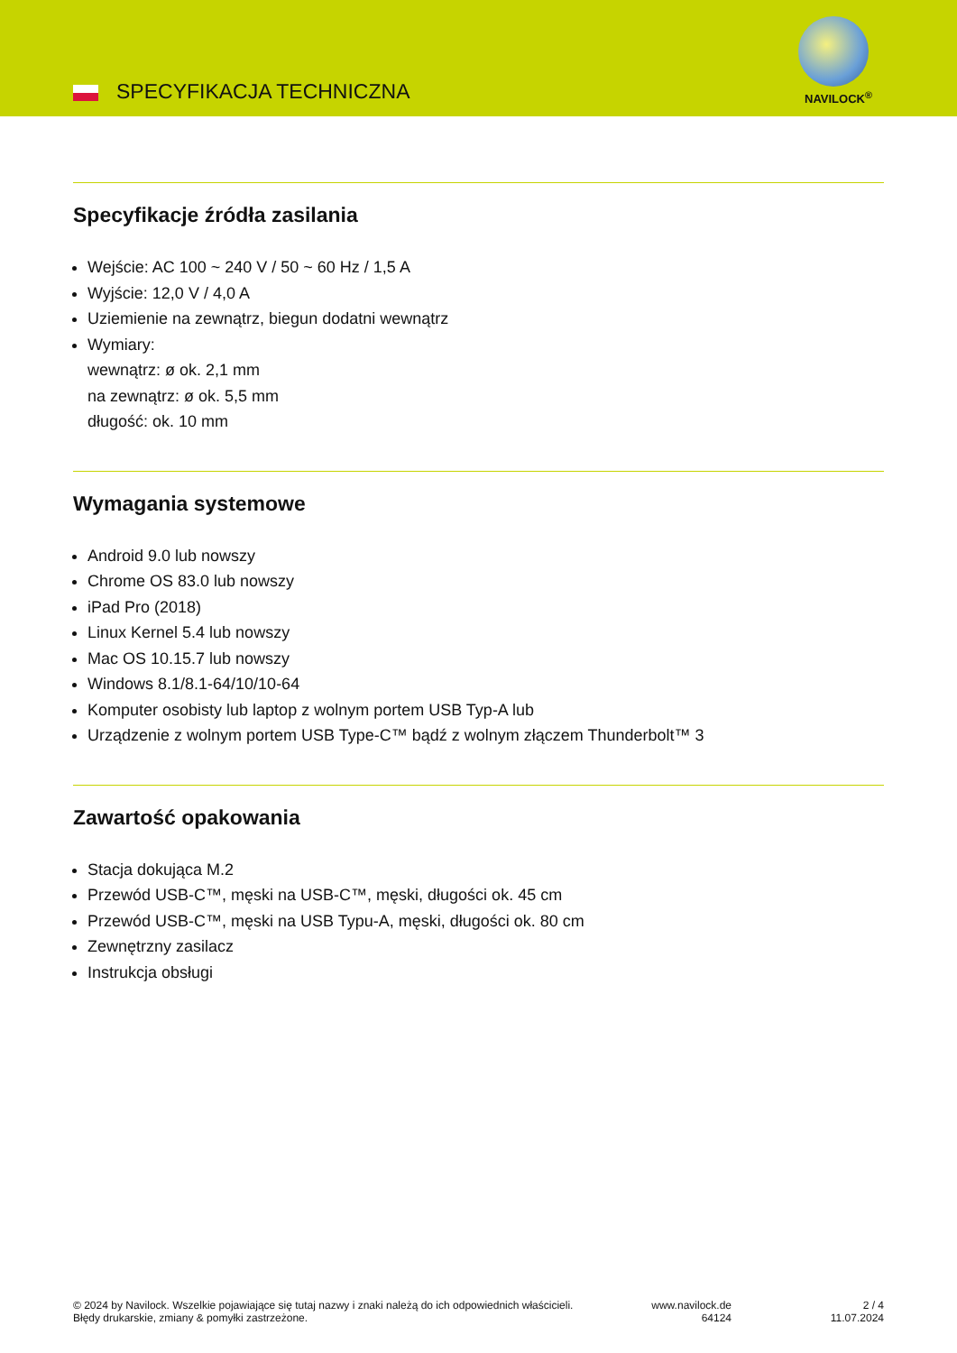SPECYFIKACJA TECHNICZNA NAVILOCK<sup>®</sup>
Specyfikacje źródła zasilania
Wejście: AC 100 ~ 240 V / 50 ~ 60 Hz / 1,5 A
Wyjście: 12,0 V / 4,0 A
Uziemienie na zewnątrz, biegun dodatni wewnątrz
Wymiary:
wewnątrz: ø ok. 2,1 mm
na zewnątrz: ø ok. 5,5 mm
długość: ok. 10 mm
Wymagania systemowe
Android 9.0 lub nowszy
Chrome OS 83.0 lub nowszy
iPad Pro (2018)
Linux Kernel 5.4 lub nowszy
Mac OS 10.15.7 lub nowszy
Windows 8.1/8.1-64/10/10-64
Komputer osobisty lub laptop z wolnym portem USB Typ-A lub
Urządzenie z wolnym portem USB Type-C™ bądź z wolnym złączem Thunderbolt™ 3
Zawartość opakowania
Stacja dokująca M.2
Przewód USB-C™, męski na USB-C™, męski, długości ok. 45 cm
Przewód USB-C™, męski na USB Typu-A, męski, długości ok. 80 cm
Zewnętrzny zasilacz
Instrukcja obsługi
© 2024 by Navilock. Wszelkie pojawiające się tutaj nazwy i znaki należą do ich odpowiednich właścicieli. Błędy drukarskie, zmiany & pomyłki zastrzeżone.
www.navilock.de
64124
2 / 4
11.07.2024